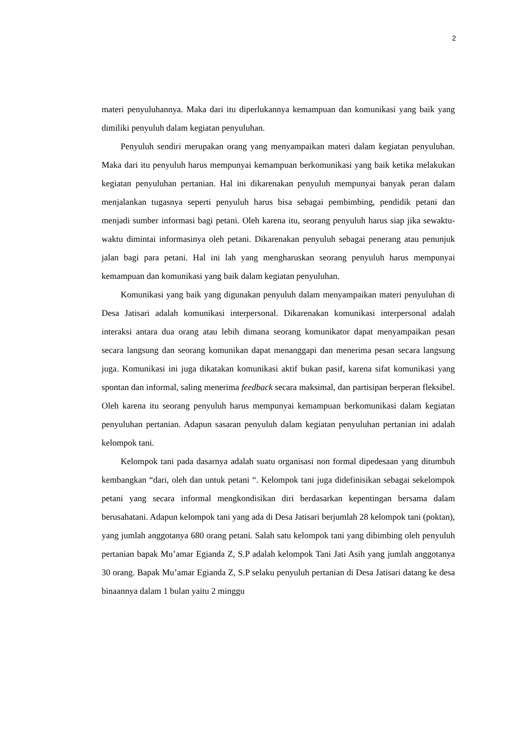2
materi penyuluhannya. Maka dari itu diperlukannya kemampuan dan komunikasi yang baik yang dimiliki penyuluh dalam kegiatan penyuluhan.
Penyuluh sendiri merupakan orang yang menyampaikan materi dalam kegiatan penyuluhan. Maka dari itu penyuluh harus mempunyai kemampuan berkomunikasi yang baik ketika melakukan kegiatan penyuluhan pertanian. Hal ini dikarenakan penyuluh mempunyai banyak peran dalam menjalankan tugasnya seperti penyuluh harus bisa sebagai pembimbing, pendidik petani dan menjadi sumber informasi bagi petani. Oleh karena itu, seorang penyuluh harus siap jika sewaktu-waktu dimintai informasinya oleh petani. Dikarenakan penyuluh sebagai penerang atau penunjuk jalan bagi para petani. Hal ini lah yang mengharuskan seorang penyuluh harus mempunyai kemampuan dan komunikasi yang baik dalam kegiatan penyuluhan.
Komunikasi yang baik yang digunakan penyuluh dalam menyampaikan materi penyuluhan di Desa Jatisari adalah komunikasi interpersonal. Dikarenakan komunikasi interpersonal adalah interaksi antara dua orang atau lebih dimana seorang komunikator dapat menyampaikan pesan secara langsung dan seorang komunikan dapat menanggapi dan menerima pesan secara langsung juga. Komunikasi ini juga dikatakan komunikasi aktif bukan pasif, karena sifat komunikasi yang spontan dan informal, saling menerima feedback secara maksimal, dan partisipan berperan fleksibel. Oleh karena itu seorang penyuluh harus mempunyai kemampuan berkomunikasi dalam kegiatan penyuluhan pertanian. Adapun sasaran penyuluh dalam kegiatan penyuluhan pertanian ini adalah kelompok tani.
Kelompok tani pada dasarnya adalah suatu organisasi non formal dipedesaan yang ditumbuh kembangkan “dari, oleh dan untuk petani “. Kelompok tani juga didefinisikan sebagai sekelompok petani yang secara informal mengkondisikan diri berdasarkan kepentingan bersama dalam berusahatani. Adapun kelompok tani yang ada di Desa Jatisari berjumlah 28 kelompok tani (poktan), yang jumlah anggotanya 680 orang petani. Salah satu kelompok tani yang dibimbing oleh penyuluh pertanian bapak Mu’amar Egianda Z, S.P adalah kelompok Tani Jati Asih yang jumlah anggotanya 30 orang. Bapak Mu’amar Egianda Z, S.P selaku penyuluh pertanian di Desa Jatisari datang ke desa binaannya dalam 1 bulan yaitu 2 minggu